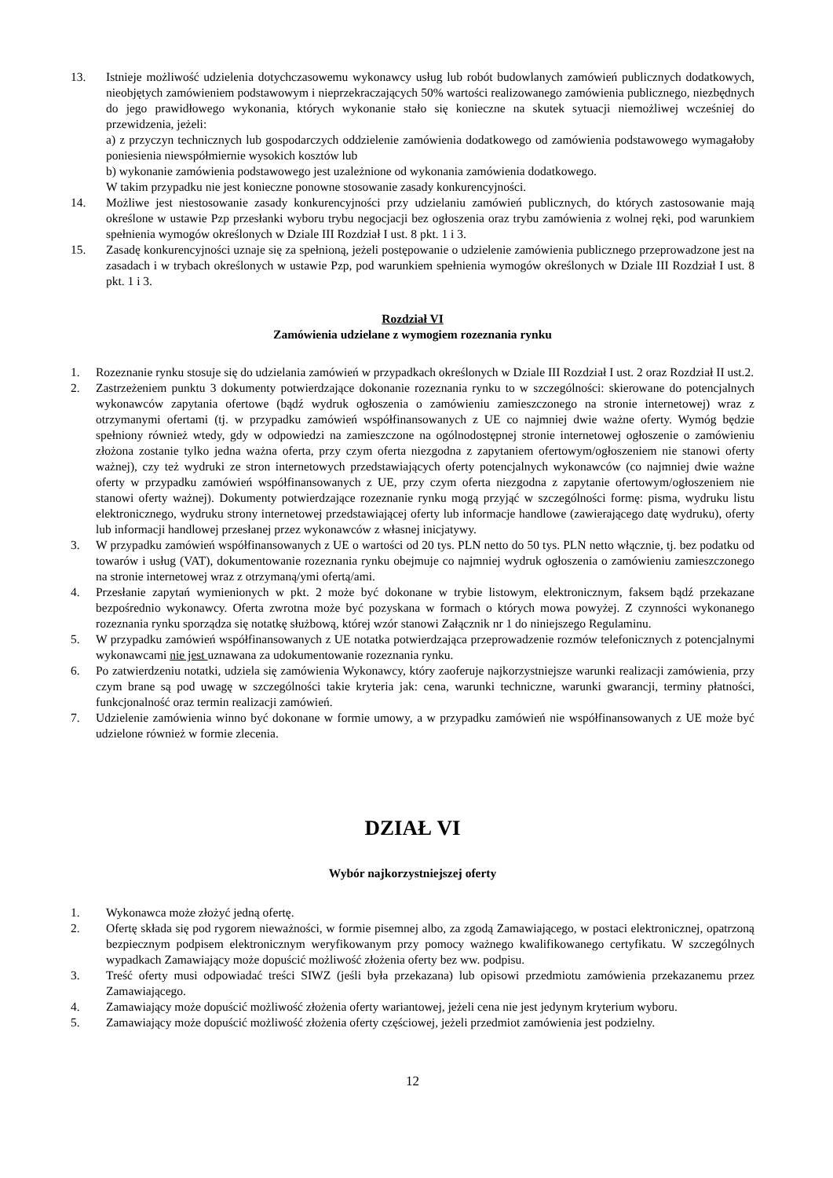13. Istnieje możliwość udzielenia dotychczasowemu wykonawcy usług lub robót budowlanych zamówień publicznych dodatkowych, nieobjętych zamówieniem podstawowym i nieprzekraczających 50% wartości realizowanego zamówienia publicznego, niezbędnych do jego prawidłowego wykonania, których wykonanie stało się konieczne na skutek sytuacji niemożliwej wcześniej do przewidzenia, jeżeli:
a) z przyczyn technicznych lub gospodarczych oddzielenie zamówienia dodatkowego od zamówienia podstawowego wymagałoby poniesienia niewspółmiernie wysokich kosztów lub
b) wykonanie zamówienia podstawowego jest uzależnione od wykonania zamówienia dodatkowego.
W takim przypadku nie jest konieczne ponowne stosowanie zasady konkurencyjności.
14. Możliwe jest niestosowanie zasady konkurencyjności przy udzielaniu zamówień publicznych, do których zastosowanie mają określone w ustawie Pzp przesłanki wyboru trybu negocjacji bez ogłoszenia oraz trybu zamówienia z wolnej ręki, pod warunkiem spełnienia wymogów określonych w Dziale III Rozdział I ust. 8 pkt. 1 i 3.
15. Zasadę konkurencyjności uznaje się za spełnioną, jeżeli postępowanie o udzielenie zamówienia publicznego przeprowadzone jest na zasadach i w trybach określonych w ustawie Pzp, pod warunkiem spełnienia wymogów określonych w Dziale III Rozdział I ust. 8 pkt. 1 i 3.
Rozdział VI
Zamówienia udzielane z wymogiem rozeznania rynku
1. Rozeznanie rynku stosuje się do udzielania zamówień w przypadkach określonych w Dziale III Rozdział I ust. 2 oraz Rozdział II ust.2.
2. Zastrzeżeniem punktu 3 dokumenty potwierdzające dokonanie rozeznania rynku to w szczególności: skierowane do potencjalnych wykonawców zapytania ofertowe (bądź wydruk ogłoszenia o zamówieniu zamieszczonego na stronie internetowej) wraz z otrzymanymi ofertami (tj. w przypadku zamówień współfinansowanych z UE co najmniej dwie ważne oferty. Wymóg będzie spełniony również wtedy, gdy w odpowiedzi na zamieszczone na ogólnodostępnej stronie internetowej ogłoszenie o zamówieniu złożona zostanie tylko jedna ważna oferta, przy czym oferta niezgodna z zapytaniem ofertowym/ogłoszeniem nie stanowi oferty ważnej), czy też wydruki ze stron internetowych przedstawiających oferty potencjalnych wykonawców (co najmniej dwie ważne oferty w przypadku zamówień współfinansowanych z UE, przy czym oferta niezgodna z zapytanie ofertowym/ogłoszeniem nie stanowi oferty ważnej). Dokumenty potwierdzające rozeznanie rynku mogą przyjąć w szczególności formę: pisma, wydruku listu elektronicznego, wydruku strony internetowej przedstawiającej oferty lub informacje handlowe (zawierającego datę wydruku), oferty lub informacji handlowej przesłanej przez wykonawców z własnej inicjatywy.
3. W przypadku zamówień współfinansowanych z UE o wartości od 20 tys. PLN netto do 50 tys. PLN netto włącznie, tj. bez podatku od towarów i usług (VAT), dokumentowanie rozeznania rynku obejmuje co najmniej wydruk ogłoszenia o zamówieniu zamieszczonego na stronie internetowej wraz z otrzymaną/ymi ofertą/ami.
4. Przesłanie zapytań wymienionych w pkt. 2 może być dokonane w trybie listowym, elektronicznym, faksem bądź przekazane bezpośrednio wykonawcy. Oferta zwrotna może być pozyskana w formach o których mowa powyżej. Z czynności wykonanego rozeznania rynku sporządza się notatkę służbową, której wzór stanowi Załącznik nr 1 do niniejszego Regulaminu.
5. W przypadku zamówień współfinansowanych z UE notatka potwierdzająca przeprowadzenie rozmów telefonicznych z potencjalnymi wykonawcami nie jest uznawana za udokumentowanie rozeznania rynku.
6. Po zatwierdzeniu notatki, udziela się zamówienia Wykonawcy, który zaoferuje najkorzystniejsze warunki realizacji zamówienia, przy czym brane są pod uwagę w szczególności takie kryteria jak: cena, warunki techniczne, warunki gwarancji, terminy płatności, funkcjonalność oraz termin realizacji zamówień.
7. Udzielenie zamówienia winno być dokonane w formie umowy, a w przypadku zamówień nie współfinansowanych z UE może być udzielone również w formie zlecenia.
DZIAŁ VI
Wybór najkorzystniejszej oferty
1. Wykonawca może złożyć jedną ofertę.
2. Ofertę składa się pod rygorem nieważności, w formie pisemnej albo, za zgodą Zamawiającego, w postaci elektronicznej, opatrzoną bezpiecznym podpisem elektronicznym weryfikowanym przy pomocy ważnego kwalifikowanego certyfikatu. W szczególnych wypadkach Zamawiający może dopuścić możliwość złożenia oferty bez ww. podpisu.
3. Treść oferty musi odpowiadać treści SIWZ (jeśli była przekazana) lub opisowi przedmiotu zamówienia przekazanemu przez Zamawiającego.
4. Zamawiający może dopuścić możliwość złożenia oferty wariantowej, jeżeli cena nie jest jedynym kryterium wyboru.
5. Zamawiający może dopuścić możliwość złożenia oferty częściowej, jeżeli przedmiot zamówienia jest podzielny.
12